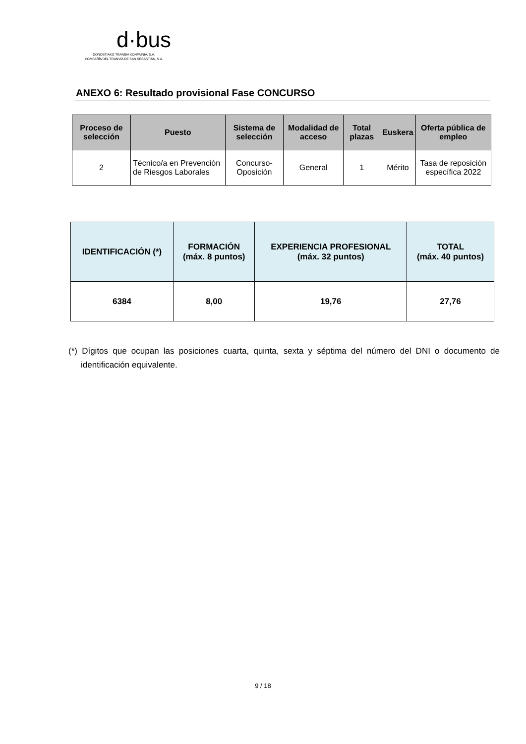d·bus
DONOSTIAKO TRANBIA KONPAINIA, S.A.
COMPAÑÍA DEL TRANVÍA DE SAN SEBASTIÁN, S.A.
ANEXO 6: Resultado provisional Fase CONCURSO
| Proceso de selección | Puesto | Sistema de selección | Modalidad de acceso | Total plazas | Euskera | Oferta pública de empleo |
| --- | --- | --- | --- | --- | --- | --- |
| 2 | Técnico/a en Prevención de Riesgos Laborales | Concurso-Oposición | General | 1 | Mérito | Tasa de reposición específica 2022 |
| IDENTIFICACIÓN (*) | FORMACIÓN (máx. 8 puntos) | EXPERIENCIA PROFESIONAL (máx. 32 puntos) | TOTAL (máx. 40 puntos) |
| --- | --- | --- | --- |
| 6384 | 8,00 | 19,76 | 27,76 |
(*) Dígitos que ocupan las posiciones cuarta, quinta, sexta y séptima del número del DNI o documento de identificación equivalente.
9 / 18